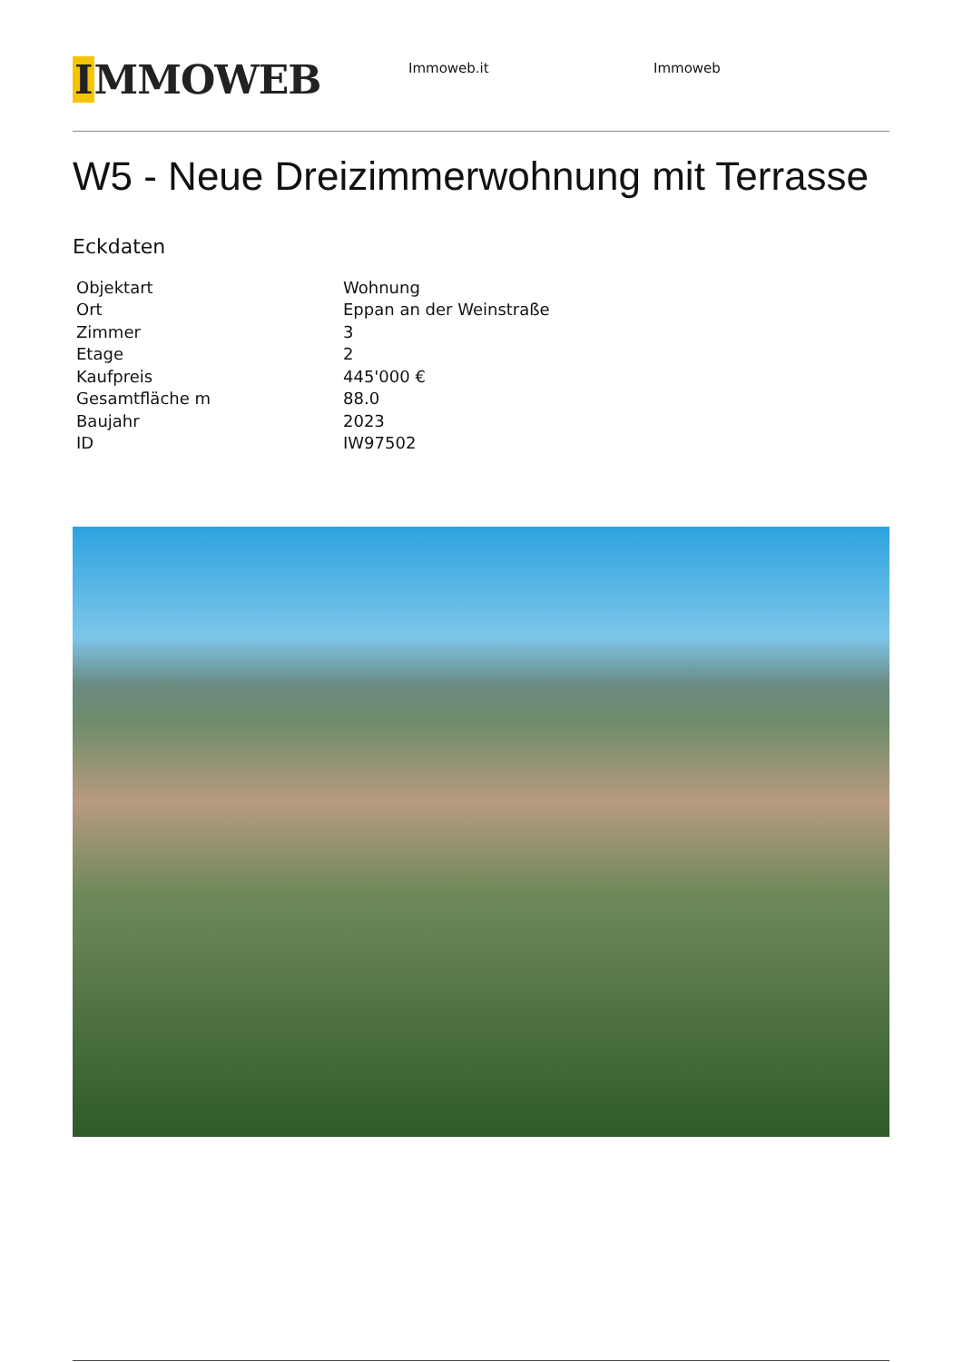IMMOWEB
Immoweb.it Immoweb
W5 - Neue Dreizimmerwohnung mit Terrasse
Eckdaten
| Objektart | Wohnung |
| Ort | Eppan an der Weinstraße |
| Zimmer | 3 |
| Etage | 2 |
| Kaufpreis | 445'000 € |
| Gesamtfläche m | 88.0 |
| Baujahr | 2023 |
| ID | IW97502 |